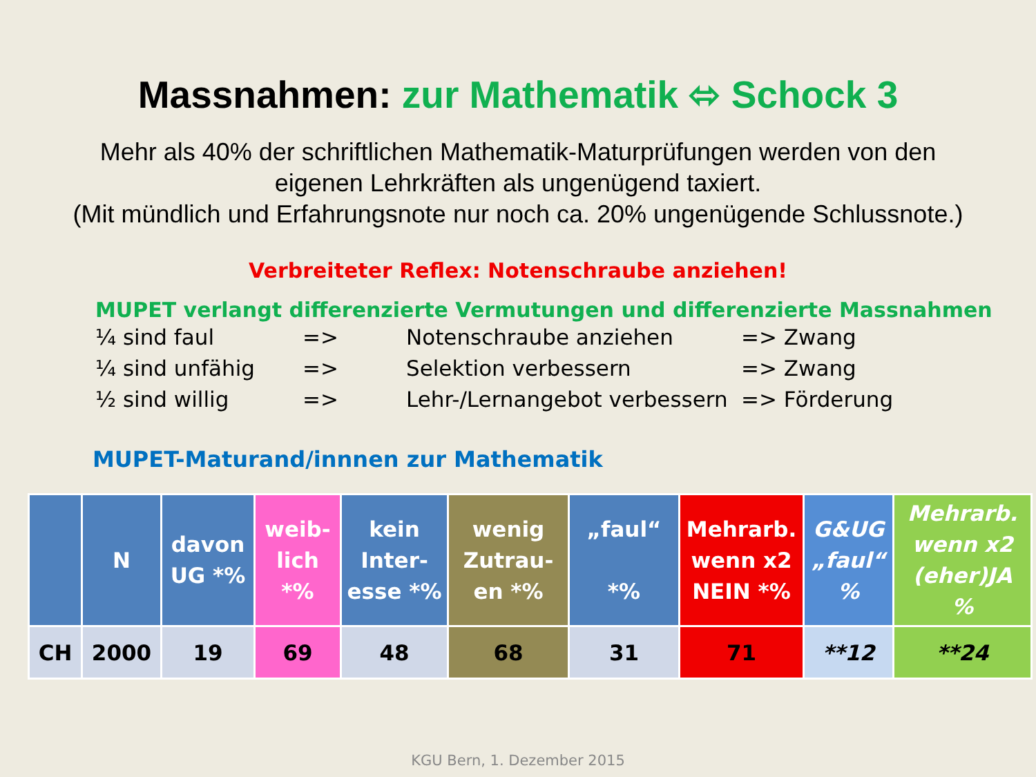Massnahmen: zur Mathematik ⬄ Schock 3
Mehr als 40% der schriftlichen Mathematik-Maturprüfungen werden von den
eigenen Lehrkräften als ungenügend taxiert.
(Mit mündlich und Erfahrungsnote nur noch ca. 20% ungenügende Schlussnote.)
Verbreiteter Reflex: Notenschraube anziehen!
MUPET verlangt differenzierte Vermutungen und differenzierte Massnahmen
¼ sind faul => Notenschraube anziehen => Zwang
¼ sind unfähig => Selektion verbessern => Zwang
½ sind willig => Lehr-/Lernangebot verbessern => Förderung
MUPET-Maturand/innnen zur Mathematik
| | N | davon UG *% | weib-lich *% | kein Inter-esse *% | wenig Zutrau-en *% | „faul“ *% | Mehrarb. wenn x2 NEIN *% | G&UG „faul“ % | Mehrarb. wenn x2 (eher)JA % |
| --- | --- | --- | --- | --- | --- | --- | --- | --- | --- |
| CH | 2000 | 19 | 69 | 48 | 68 | 31 | 71 | **12 | **24 |
KGU Bern, 1. Dezember 2015